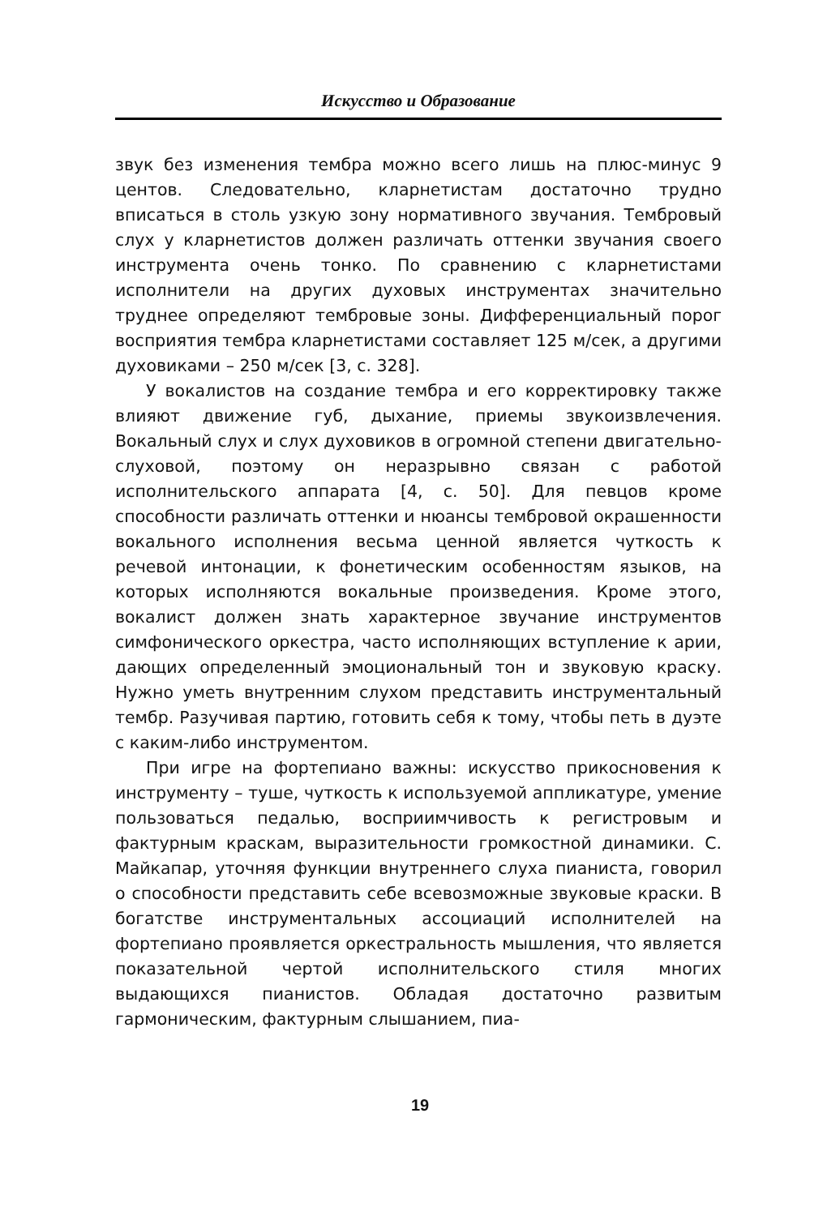Искусство и Образование
звук без изменения тембра можно всего лишь на плюс-минус 9 центов. Следовательно, кларнетистам достаточно трудно вписаться в столь узкую зону нормативного звучания. Тембровый слух у кларнетистов должен различать оттенки звучания своего инструмента очень тонко. По сравнению с кларнетистами исполнители на других духовых инструментах значительно труднее определяют тембровые зоны. Дифференциальный порог восприятия тембра кларнетистами составляет 125 м/сек, а другими духовиками – 250 м/сек [3, с. 328].
У вокалистов на создание тембра и его корректировку также влияют движение губ, дыхание, приемы звукоизвлечения. Вокальный слух и слух духовиков в огромной степени двигательно-слуховой, поэтому он неразрывно связан с работой исполнительского аппарата [4, с. 50]. Для певцов кроме способности различать оттенки и нюансы тембровой окрашенности вокального исполнения весьма ценной является чуткость к речевой интонации, к фонетическим особенностям языков, на которых исполняются вокальные произведения. Кроме этого, вокалист должен знать характерное звучание инструментов симфонического оркестра, часто исполняющих вступление к арии, дающих определенный эмоциональный тон и звуковую краску. Нужно уметь внутренним слухом представить инструментальный тембр. Разучивая партию, готовить себя к тому, чтобы петь в дуэте с каким-либо инструментом.
При игре на фортепиано важны: искусство прикосновения к инструменту – туше, чуткость к используемой аппликатуре, умение пользоваться педалью, восприимчивость к регистровым и фактурным краскам, выразительности громкостной динамики. С. Майкапар, уточняя функции внутреннего слуха пианиста, говорил о способности представить себе всевозможные звуковые краски. В богатстве инструментальных ассоциаций исполнителей на фортепиано проявляется оркестральность мышления, что является показательной чертой исполнительского стиля многих выдающихся пианистов. Обладая достаточно развитым гармоническим, фактурным слышанием, пиа-
19